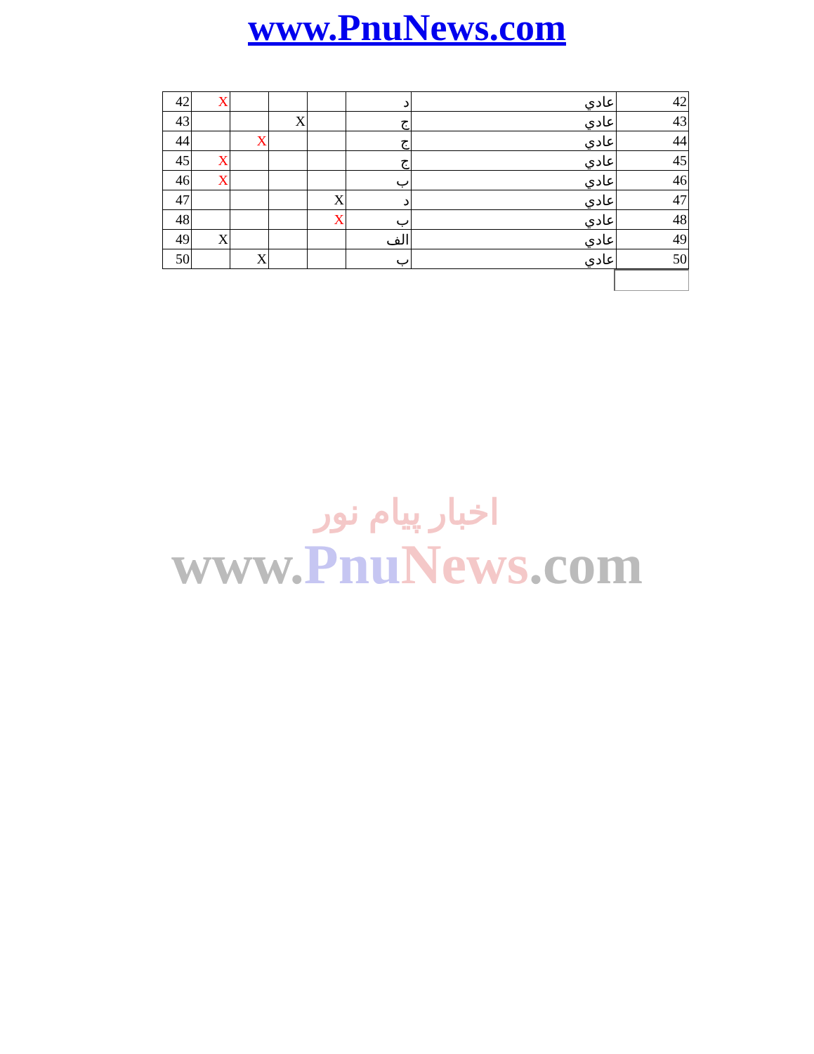www.PnuNews.com
| 42 | X | | | | د | عادي | 42 |
| 43 | | | X | | ج | عادي | 43 |
| 44 | | X | | | ج | عادي | 44 |
| 45 | X | | | | ج | عادي | 45 |
| 46 | X | | | | ب | عادي | 46 |
| 47 | | | | X | د | عادي | 47 |
| 48 | | | | X | ب | عادي | 48 |
| 49 | X | | | | الف | عادي | 49 |
| 50 | | X | | | ب | عادي | 50 |
اخبار پیام نور
www.Pnu News.com